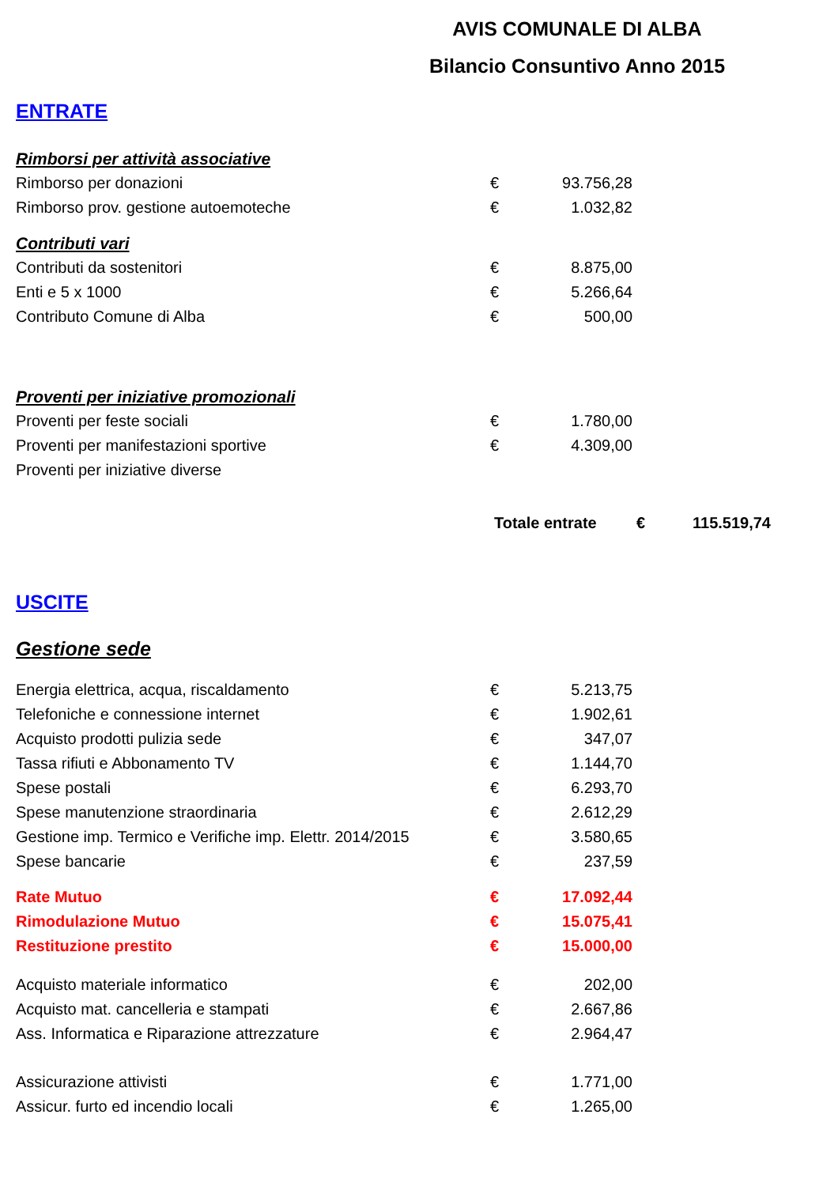AVIS COMUNALE DI ALBA
Bilancio Consuntivo Anno 2015
ENTRATE
| Rimborsi per attività associative | | |
| Rimborso per donazioni | € | 93.756,28 |
| Rimborso prov. gestione autoemoteche | € | 1.032,82 |
| Contributi vari | | |
| Contributi da sostenitori | € | 8.875,00 |
| Enti e 5 x 1000 | € | 5.266,64 |
| Contributo Comune di Alba | € | 500,00 |
| Proventi per iniziative promozionali | | |
| Proventi per feste sociali | € | 1.780,00 |
| Proventi per manifestazioni sportive | € | 4.309,00 |
| Proventi per iniziative diverse | | |
| Totale entrate | € | 115.519,74 |
USCITE
Gestione sede
| Energia elettrica, acqua, riscaldamento | € | 5.213,75 |
| Telefoniche e connessione internet | € | 1.902,61 |
| Acquisto prodotti pulizia sede | € | 347,07 |
| Tassa rifiuti e Abbonamento TV | € | 1.144,70 |
| Spese postali | € | 6.293,70 |
| Spese manutenzione straordinaria | € | 2.612,29 |
| Gestione imp. Termico e Verifiche imp. Elettr. 2014/2015 | € | 3.580,65 |
| Spese bancarie | € | 237,59 |
| Rate Mutuo | € | 17.092,44 |
| Rimodulazione Mutuo | € | 15.075,41 |
| Restituzione prestito | € | 15.000,00 |
| Acquisto materiale informatico | € | 202,00 |
| Acquisto mat. cancelleria e stampati | € | 2.667,86 |
| Ass. Informatica e Riparazione attrezzature | € | 2.964,47 |
| Assicurazione attivisti | € | 1.771,00 |
| Assicur. furto ed incendio locali | € | 1.265,00 |